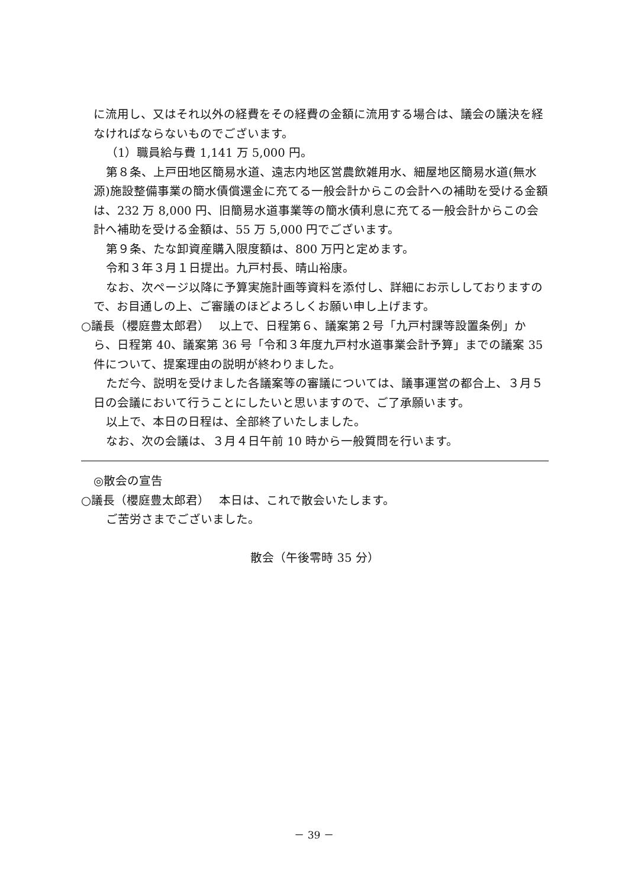に流用し、又はそれ以外の経費をその経費の金額に流用する場合は、議会の議決を経なければならないものでございます。
（1）職員給与費 1,141 万 5,000 円。
第８条、上戸田地区簡易水道、遠志内地区営農飲雑用水、細屋地区簡易水道(無水源)施設整備事業の簡水債償還金に充てる一般会計からこの会計への補助を受ける金額は、232 万 8,000 円、旧簡易水道事業等の簡水債利息に充てる一般会計からこの会計へ補助を受ける金額は、55 万 5,000 円でございます。
第９条、たな卸資産購入限度額は、800 万円と定めます。
令和３年３月１日提出。九戸村長、晴山裕康。
なお、次ページ以降に予算実施計画等資料を添付し、詳細にお示ししておりますので、お目通しの上、ご審議のほどよろしくお願い申し上げます。
○議長（櫻庭豊太郎君）　 以上で、日程第６、議案第２号「九戸村課等設置条例」から、日程第 40、議案第 36 号「令和３年度九戸村水道事業会計予算」までの議案 35 件について、提案理由の説明が終わりました。
ただ今、説明を受けました各議案等の審議については、議事運営の都合上、３月５日の会議において行うことにしたいと思いますので、ご了承願います。
以上で、本日の日程は、全部終了いたしました。
なお、次の会議は、３月４日午前 10 時から一般質問を行います。
◎散会の宣告
○議長（櫻庭豊太郎君）　 本日は、これで散会いたします。
ご苦労さまでございました。
散会（午後零時 35 分）
－ 39 －